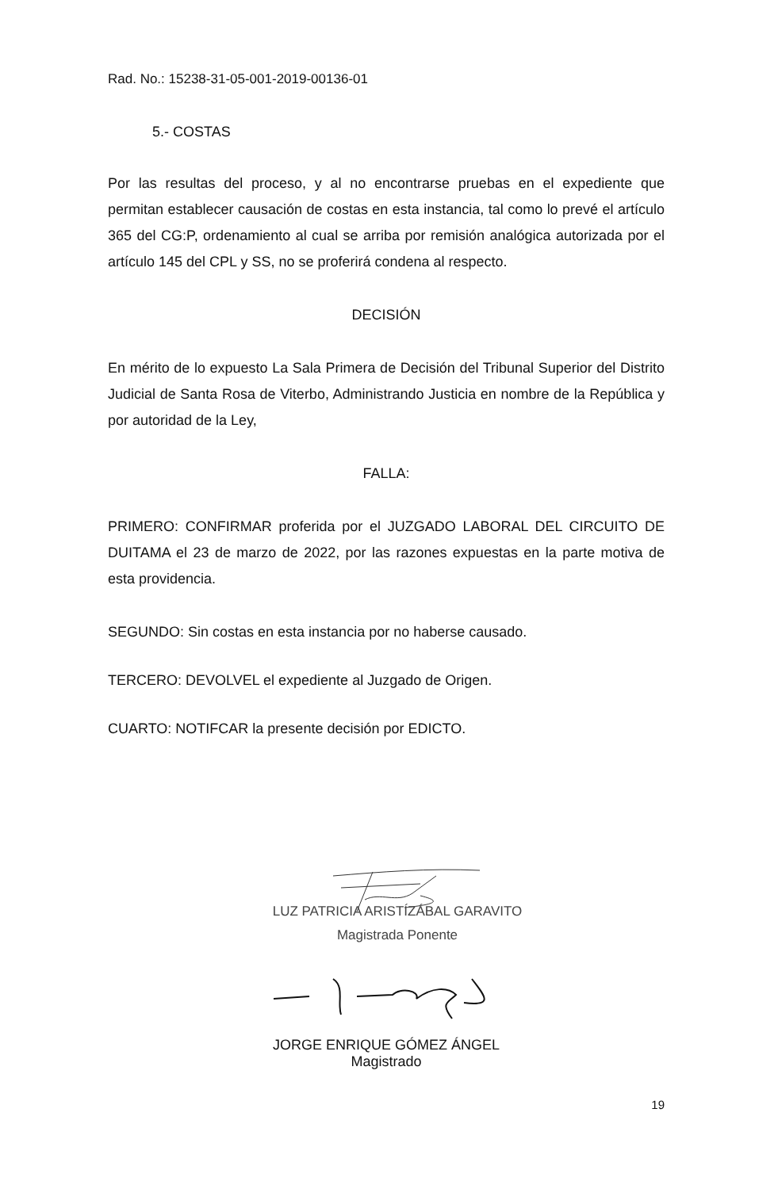Rad. No.: 15238-31-05-001-2019-00136-01
5.- COSTAS
Por las resultas del proceso, y al no encontrarse pruebas en el expediente que permitan establecer causación de costas en esta instancia, tal como lo prevé el artículo 365 del CG:P, ordenamiento al cual se arriba por remisión analógica autorizada por el artículo 145 del CPL y SS, no se proferirá condena al respecto.
DECISIÓN
En mérito de lo expuesto La Sala Primera de Decisión del Tribunal Superior del Distrito Judicial de Santa Rosa de Viterbo, Administrando Justicia en nombre de la República y por autoridad de la Ley,
FALLA:
PRIMERO: CONFIRMAR proferida por el JUZGADO LABORAL DEL CIRCUITO DE DUITAMA el 23 de marzo de 2022, por las razones expuestas en la parte motiva de esta providencia.
SEGUNDO: Sin costas en esta instancia por no haberse causado.
TERCERO: DEVOLVEL el expediente al Juzgado de Origen.
CUARTO: NOTIFCAR la presente decisión por EDICTO.
LUZ PATRICIA ARISTÍZÁBAL GARAVITO
Magistrada Ponente
JORGE ENRIQUE GÓMEZ ÁNGEL
Magistrado
19